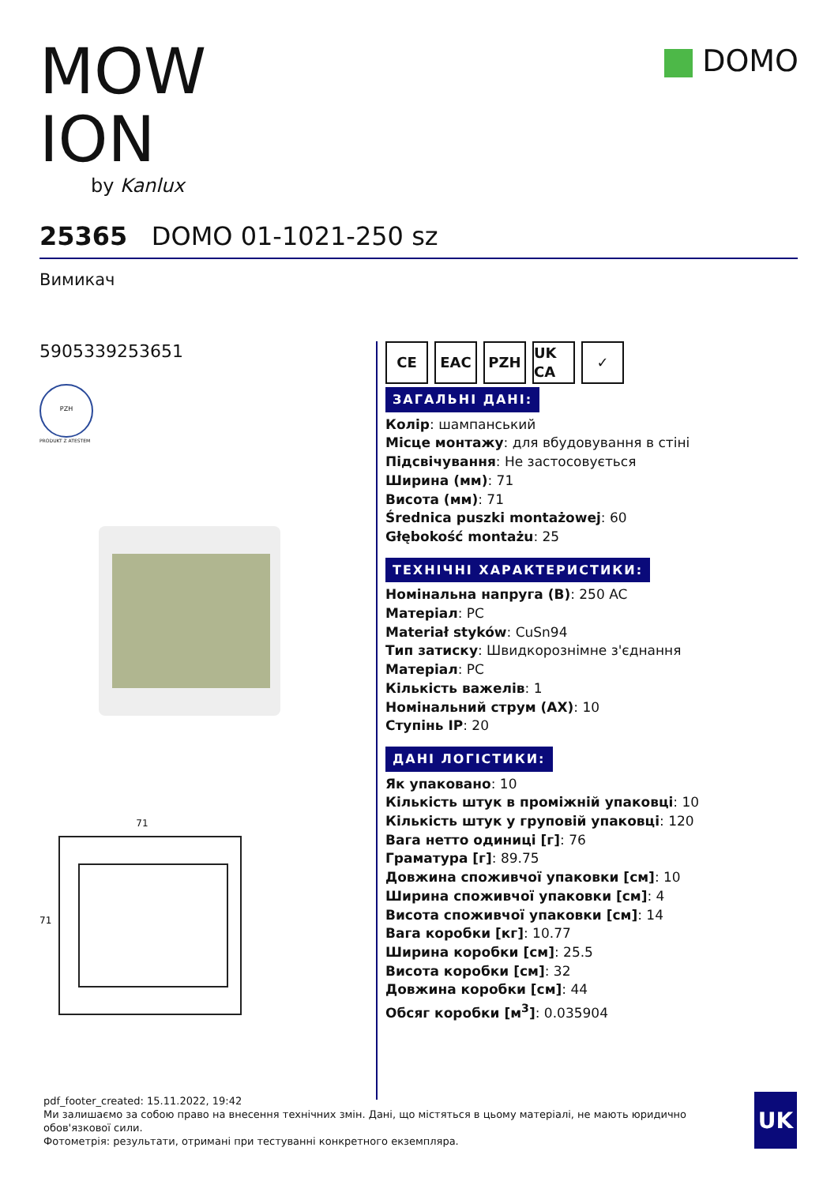MOW ION
by Kanlux
DOMO
25365 DOMO 01-1021-250 sz
Вимикач
5905339253651
PZH
PRODUKT Z ATESTEM
71
71
CE EAC PZH UK CA
✓
ЗАГАЛЬНІ ДАНІ:
Колір: шампанський
Місце монтажу: для вбудовування в стіні
Підсвічування: Не застосовується
Ширина (мм): 71
Висота (мм): 71
Średnica puszki montażowej: 60
Głębokość montażu: 25
ТЕХНІЧНІ ХАРАКТЕРИСТИКИ:
Номінальна напруга (В): 250 AC
Матеріал: PC
Materiał styków: CuSn94
Тип затиску: Швидкорознімне з'єднання
Матеріал: PC
Кількість важелів: 1
Номінальний струм (AX): 10
Ступінь IP: 20
ДАНІ ЛОГІСТИКИ:
Як упаковано: 10
Кількість штук в проміжній упаковці: 10
Кількість штук у груповій упаковці: 120
Вага нетто одиниці [г]: 76
Граматура [г]: 89.75
Довжина споживчої упаковки [см]: 10
Ширина споживчої упаковки [см]: 4
Висота споживчої упаковки [см]: 14
Вага коробки [кг]: 10.77
Ширина коробки [см]: 25.5
Висота коробки [см]: 32
Довжина коробки [см]: 44
Обсяг коробки [м<sup>3</sup>]: 0.035904
pdf_footer_created: 15.11.2022, 19:42
Ми залишаємо за собою право на внесення технічних змін. Дані, що містяться в цьому матеріалі, не мають юридично обов'язкової сили.
Фотометрія: результати, отримані при тестуванні конкретного екземпляра.
UK